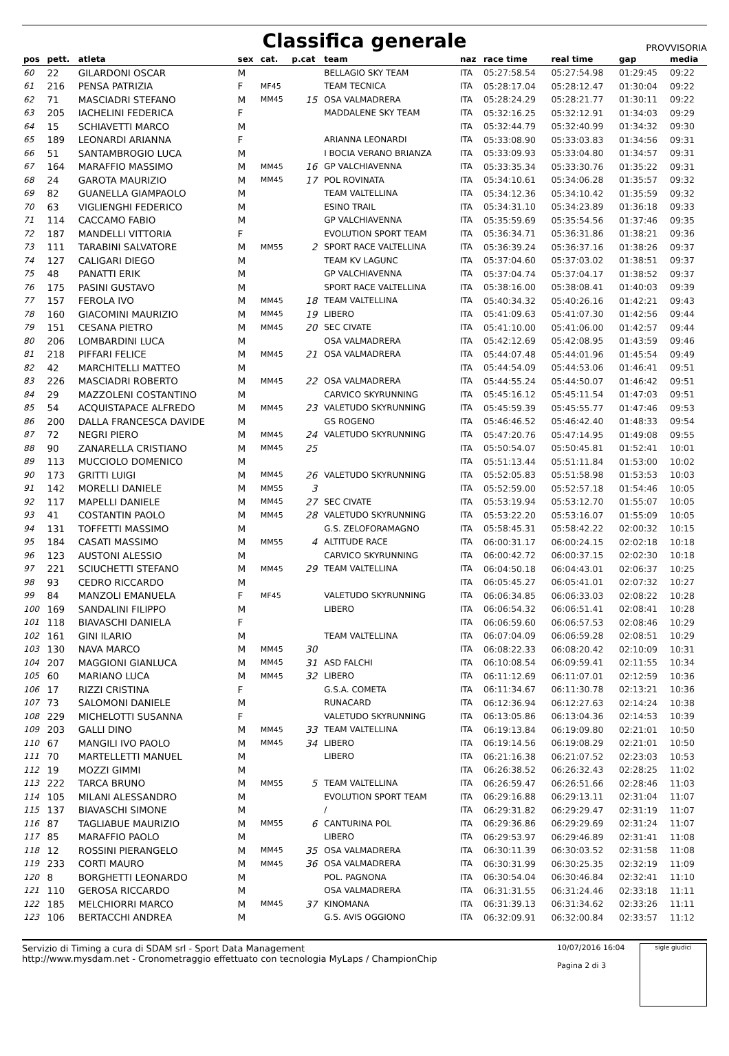Classifica generale
PROVVISORIA
| pos | pett. | atleta | sex | cat. | p.cat | team | naz | race time | real time | gap | media |
| --- | --- | --- | --- | --- | --- | --- | --- | --- | --- | --- | --- |
| 60 | 22 | GILARDONI OSCAR | M | | | BELLAGIO SKY TEAM | ITA | 05:27:58.54 | 05:27:54.98 | 01:29:45 | 09:22 |
| 61 | 216 | PENSA PATRIZIA | F | MF45 | | TEAM TECNICA | ITA | 05:28:17.04 | 05:28:12.47 | 01:30:04 | 09:22 |
| 62 | 71 | MASCIADRI STEFANO | M | MM45 | 15 | OSA VALMADRERA | ITA | 05:28:24.29 | 05:28:21.77 | 01:30:11 | 09:22 |
| 63 | 205 | IACHELINI FEDERICA | F | | | MADDALENE SKY TEAM | ITA | 05:32:16.25 | 05:32:12.91 | 01:34:03 | 09:29 |
| 64 | 15 | SCHIAVETTI MARCO | M | | | | ITA | 05:32:44.79 | 05:32:40.99 | 01:34:32 | 09:30 |
| 65 | 189 | LEONARDI ARIANNA | F | | | ARIANNA LEONARDI | ITA | 05:33:08.90 | 05:33:03.83 | 01:34:56 | 09:31 |
| 66 | 51 | SANTAMBROGIO LUCA | M | | | I BOCIA VERANO BRIANZA | ITA | 05:33:09.93 | 05:33:04.80 | 01:34:57 | 09:31 |
| 67 | 164 | MARAFFIO MASSIMO | M | MM45 | 16 | GP VALCHIAVENNA | ITA | 05:33:35.34 | 05:33:30.76 | 01:35:22 | 09:31 |
| 68 | 24 | GAROTA MAURIZIO | M | MM45 | 17 | POL ROVINATA | ITA | 05:34:10.61 | 05:34:06.28 | 01:35:57 | 09:32 |
| 69 | 82 | GUANELLA GIAMPAOLO | M | | | TEAM VALTELLINA | ITA | 05:34:12.36 | 05:34:10.42 | 01:35:59 | 09:32 |
| 70 | 63 | VIGLIENGHI FEDERICO | M | | | ESINO TRAIL | ITA | 05:34:31.10 | 05:34:23.89 | 01:36:18 | 09:33 |
| 71 | 114 | CACCAMO FABIO | M | | | GP VALCHIAVENNA | ITA | 05:35:59.69 | 05:35:54.56 | 01:37:46 | 09:35 |
| 72 | 187 | MANDELLI VITTORIA | F | | | EVOLUTION SPORT TEAM | ITA | 05:36:34.71 | 05:36:31.86 | 01:38:21 | 09:36 |
| 73 | 111 | TARABINI SALVATORE | M | MM55 | 2 | SPORT RACE VALTELLINA | ITA | 05:36:39.24 | 05:36:37.16 | 01:38:26 | 09:37 |
| 74 | 127 | CALIGARI DIEGO | M | | | TEAM KV LAGUNC | ITA | 05:37:04.60 | 05:37:03.02 | 01:38:51 | 09:37 |
| 75 | 48 | PANATTI ERIK | M | | | GP VALCHIAVENNA | ITA | 05:37:04.74 | 05:37:04.17 | 01:38:52 | 09:37 |
| 76 | 175 | PASINI GUSTAVO | M | | | SPORT RACE VALTELLINA | ITA | 05:38:16.00 | 05:38:08.41 | 01:40:03 | 09:39 |
| 77 | 157 | FEROLA IVO | M | MM45 | 18 | TEAM VALTELLINA | ITA | 05:40:34.32 | 05:40:26.16 | 01:42:21 | 09:43 |
| 78 | 160 | GIACOMINI MAURIZIO | M | MM45 | 19 | LIBERO | ITA | 05:41:09.63 | 05:41:07.30 | 01:42:56 | 09:44 |
| 79 | 151 | CESANA PIETRO | M | MM45 | 20 | SEC CIVATE | ITA | 05:41:10.00 | 05:41:06.00 | 01:42:57 | 09:44 |
| 80 | 206 | LOMBARDINI LUCA | M | | | OSA VALMADRERA | ITA | 05:42:12.69 | 05:42:08.95 | 01:43:59 | 09:46 |
| 81 | 218 | PIFFARI FELICE | M | MM45 | 21 | OSA VALMADRERA | ITA | 05:44:07.48 | 05:44:01.96 | 01:45:54 | 09:49 |
| 82 | 42 | MARCHITELLI MATTEO | M | | | | ITA | 05:44:54.09 | 05:44:53.06 | 01:46:41 | 09:51 |
| 83 | 226 | MASCIADRI ROBERTO | M | MM45 | 22 | OSA VALMADRERA | ITA | 05:44:55.24 | 05:44:50.07 | 01:46:42 | 09:51 |
| 84 | 29 | MAZZOLENI COSTANTINO | M | | | CARVICO SKYRUNNING | ITA | 05:45:16.12 | 05:45:11.54 | 01:47:03 | 09:51 |
| 85 | 54 | ACQUISTAPACE ALFREDO | M | MM45 | 23 | VALETUDO SKYRUNNING | ITA | 05:45:59.39 | 05:45:55.77 | 01:47:46 | 09:53 |
| 86 | 200 | DALLA FRANCESCA DAVIDE | M | | | GS ROGENO | ITA | 05:46:46.52 | 05:46:42.40 | 01:48:33 | 09:54 |
| 87 | 72 | NEGRI PIERO | M | MM45 | 24 | VALETUDO SKYRUNNING | ITA | 05:47:20.76 | 05:47:14.95 | 01:49:08 | 09:55 |
| 88 | 90 | ZANARELLA CRISTIANO | M | MM45 | 25 | | ITA | 05:50:54.07 | 05:50:45.81 | 01:52:41 | 10:01 |
| 89 | 113 | MUCCIOLO DOMENICO | M | | | | ITA | 05:51:13.44 | 05:51:11.84 | 01:53:00 | 10:02 |
| 90 | 173 | GRITTI LUIGI | M | MM45 | 26 | VALETUDO SKYRUNNING | ITA | 05:52:05.83 | 05:51:58.98 | 01:53:53 | 10:03 |
| 91 | 142 | MORELLI DANIELE | M | MM55 | 3 | | ITA | 05:52:59.00 | 05:52:57.18 | 01:54:46 | 10:05 |
| 92 | 117 | MAPELLI DANIELE | M | MM45 | 27 | SEC CIVATE | ITA | 05:53:19.94 | 05:53:12.70 | 01:55:07 | 10:05 |
| 93 | 41 | COSTANTIN PAOLO | M | MM45 | 28 | VALETUDO SKYRUNNING | ITA | 05:53:22.20 | 05:53:16.07 | 01:55:09 | 10:05 |
| 94 | 131 | TOFFETTI MASSIMO | M | | | G.S. ZELOFORAMAGNO | ITA | 05:58:45.31 | 05:58:42.22 | 02:00:32 | 10:15 |
| 95 | 184 | CASATI MASSIMO | M | MM55 | 4 | ALTITUDE RACE | ITA | 06:00:31.17 | 06:00:24.15 | 02:02:18 | 10:18 |
| 96 | 123 | AUSTONI ALESSIO | M | | | CARVICO SKYRUNNING | ITA | 06:00:42.72 | 06:00:37.15 | 02:02:30 | 10:18 |
| 97 | 221 | SCIUCHETTI STEFANO | M | MM45 | 29 | TEAM VALTELLINA | ITA | 06:04:50.18 | 06:04:43.01 | 02:06:37 | 10:25 |
| 98 | 93 | CEDRO RICCARDO | M | | | | ITA | 06:05:45.27 | 06:05:41.01 | 02:07:32 | 10:27 |
| 99 | 84 | MANZOLI EMANUELA | F | MF45 | | VALETUDO SKYRUNNING | ITA | 06:06:34.85 | 06:06:33.03 | 02:08:22 | 10:28 |
| 100 | 169 | SANDALINI FILIPPO | M | | | LIBERO | ITA | 06:06:54.32 | 06:06:51.41 | 02:08:41 | 10:28 |
| 101 | 118 | BIAVASCHI DANIELA | F | | | | ITA | 06:06:59.60 | 06:06:57.53 | 02:08:46 | 10:29 |
| 102 | 161 | GINI ILARIO | M | | | TEAM VALTELLINA | ITA | 06:07:04.09 | 06:06:59.28 | 02:08:51 | 10:29 |
| 103 | 130 | NAVA MARCO | M | MM45 | 30 | | ITA | 06:08:22.33 | 06:08:20.42 | 02:10:09 | 10:31 |
| 104 | 207 | MAGGIONI GIANLUCA | M | MM45 | 31 | ASD FALCHI | ITA | 06:10:08.54 | 06:09:59.41 | 02:11:55 | 10:34 |
| 105 | 60 | MARIANO LUCA | M | MM45 | 32 | LIBERO | ITA | 06:11:12.69 | 06:11:07.01 | 02:12:59 | 10:36 |
| 106 | 17 | RIZZI CRISTINA | F | | | G.S.A. COMETA | ITA | 06:11:34.67 | 06:11:30.78 | 02:13:21 | 10:36 |
| 107 | 73 | SALOMONI DANIELE | M | | | RUNACARD | ITA | 06:12:36.94 | 06:12:27.63 | 02:14:24 | 10:38 |
| 108 | 229 | MICHELOTTI SUSANNA | F | | | VALETUDO SKYRUNNING | ITA | 06:13:05.86 | 06:13:04.36 | 02:14:53 | 10:39 |
| 109 | 203 | GALLI DINO | M | MM45 | 33 | TEAM VALTELLINA | ITA | 06:19:13.84 | 06:19:09.80 | 02:21:01 | 10:50 |
| 110 | 67 | MANGILI IVO PAOLO | M | MM45 | 34 | LIBERO | ITA | 06:19:14.56 | 06:19:08.29 | 02:21:01 | 10:50 |
| 111 | 70 | MARTELLETTI MANUEL | M | | | LIBERO | ITA | 06:21:16.38 | 06:21:07.52 | 02:23:03 | 10:53 |
| 112 | 19 | MOZZI GIMMI | M | | | | ITA | 06:26:38.52 | 06:26:32.43 | 02:28:25 | 11:02 |
| 113 | 222 | TARCA BRUNO | M | MM55 | 5 | TEAM VALTELLINA | ITA | 06:26:59.47 | 06:26:51.66 | 02:28:46 | 11:03 |
| 114 | 105 | MILANI ALESSANDRO | M | | | EVOLUTION SPORT TEAM | ITA | 06:29:16.88 | 06:29:13.11 | 02:31:04 | 11:07 |
| 115 | 137 | BIAVASCHI SIMONE | M | | | / | ITA | 06:29:31.82 | 06:29:29.47 | 02:31:19 | 11:07 |
| 116 | 87 | TAGLIABUE MAURIZIO | M | MM55 | 6 | CANTURINA POL | ITA | 06:29:36.86 | 06:29:29.69 | 02:31:24 | 11:07 |
| 117 | 85 | MARAFFIO PAOLO | M | | | LIBERO | ITA | 06:29:53.97 | 06:29:46.89 | 02:31:41 | 11:08 |
| 118 | 12 | ROSSINI PIERANGELO | M | MM45 | 35 | OSA VALMADRERA | ITA | 06:30:11.39 | 06:30:03.52 | 02:31:58 | 11:08 |
| 119 | 233 | CORTI MAURO | M | MM45 | 36 | OSA VALMADRERA | ITA | 06:30:31.99 | 06:30:25.35 | 02:32:19 | 11:09 |
| 120 | 8 | BORGHETTI LEONARDO | M | | | POL. PAGNONA | ITA | 06:30:54.04 | 06:30:46.84 | 02:32:41 | 11:10 |
| 121 | 110 | GEROSA RICCARDO | M | | | OSA VALMADRERA | ITA | 06:31:31.55 | 06:31:24.46 | 02:33:18 | 11:11 |
| 122 | 185 | MELCHIORRI MARCO | M | MM45 | 37 | KINOMANA | ITA | 06:31:39.13 | 06:31:34.62 | 02:33:26 | 11:11 |
| 123 | 106 | BERTACCHI ANDREA | M | | | G.S. AVIS OGGIONO | ITA | 06:32:09.91 | 06:32:00.84 | 02:33:57 | 11:12 |
Servizio di Timing a cura di SDAM srl - Sport Data Management
http://www.mysdam.net - Cronometraggio effettuato con tecnologia MyLaps / ChampionChip
10/07/2016 16:04
Pagina 2 di 3
sigle giudici